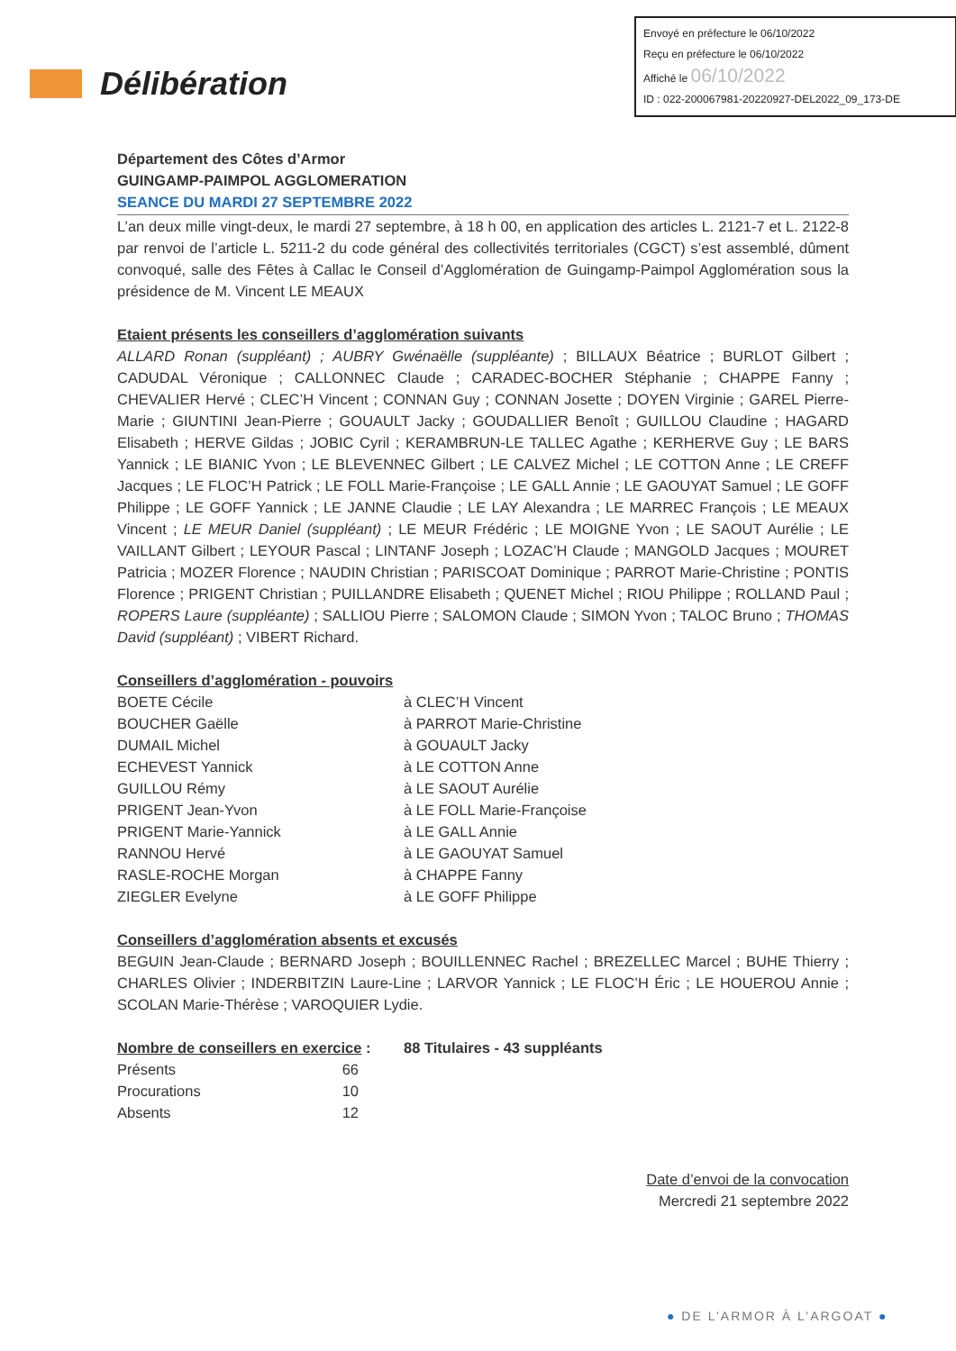Envoyé en préfecture le 06/10/2022
Reçu en préfecture le 06/10/2022
Affiché le 06/10/2022
ID : 022-200067981-20220927-DEL2022_09_173-DE
Délibération
Département des Côtes d’Armor
GUINGAMP-PAIMPOL AGGLOMERATION
SEANCE DU MARDI 27 SEPTEMBRE 2022
L’an deux mille vingt-deux, le mardi 27 septembre, à 18 h 00, en application des articles L. 2121-7 et L. 2122-8 par renvoi de l’article L. 5211-2 du code général des collectivités territoriales (CGCT) s’est assemblé, dûment convoqué, salle des Fêtes à Callac le Conseil d’Agglomération de Guingamp-Paimpol Agglomération sous la présidence de M. Vincent LE MEAUX
Etaient présents les conseillers d’agglomération suivants
ALLARD Ronan (suppléant) ; AUBRY Gwénaëlle (suppléante) ; BILLAUX Béatrice ; BURLOT Gilbert ; CADUDAL Véronique ; CALLONNEC Claude ; CARADEC-BOCHER Stéphanie ; CHAPPE Fanny ; CHEVALIER Hervé ; CLEC’H Vincent ; CONNAN Guy ; CONNAN Josette ; DOYEN Virginie ; GAREL Pierre-Marie ; GIUNTINI Jean-Pierre ; GOUAULT Jacky ; GOUDALLIER Benoît ; GUILLOU Claudine ; HAGARD Elisabeth ; HERVE Gildas ; JOBIC Cyril ; KERAMBRUN-LE TALLEC Agathe ; KERHERVE Guy ; LE BARS Yannick ; LE BIANIC Yvon ; LE BLEVENNEC Gilbert ; LE CALVEZ Michel ; LE COTTON Anne ; LE CREFF Jacques ; LE FLOC’H Patrick ; LE FOLL Marie-Françoise ; LE GALL Annie ; LE GAOUYAT Samuel ; LE GOFF Philippe ; LE GOFF Yannick ; LE JANNE Claudie ; LE LAY Alexandra ; LE MARREC François ; LE MEAUX Vincent ; LE MEUR Daniel (suppléant) ; LE MEUR Frédéric ; LE MOIGNE Yvon ; LE SAOUT Aurélie ; LE VAILLANT Gilbert ; LEYOUR Pascal ; LINTANF Joseph ; LOZAC’H Claude ; MANGOLD Jacques ; MOURET Patricia ; MOZER Florence ; NAUDIN Christian ; PARISCOAT Dominique ; PARROT Marie-Christine ; PONTIS Florence ; PRIGENT Christian ; PUILLANDRE Elisabeth ; QUENET Michel ; RIOU Philippe ; ROLLAND Paul ; ROPERS Laure (suppléante) ; SALLIOU Pierre ; SALOMON Claude ; SIMON Yvon ; TALOC Bruno ; THOMAS David (suppléant) ; VIBERT Richard.
Conseillers d’agglomération - pouvoirs
| BOETE Cécile | à CLEC’H Vincent |
| BOUCHER Gaëlle | à PARROT Marie-Christine |
| DUMAIL Michel | à GOUAULT Jacky |
| ECHEVEST Yannick | à LE COTTON Anne |
| GUILLOU Rémy | à LE SAOUT Aurélie |
| PRIGENT Jean-Yvon | à LE FOLL Marie-Françoise |
| PRIGENT Marie-Yannick | à LE GALL Annie |
| RANNOU Hervé | à LE GAOUYAT Samuel |
| RASLE-ROCHE Morgan | à CHAPPE Fanny |
| ZIEGLER Evelyne | à LE GOFF Philippe |
Conseillers d’agglomération absents et excusés
BEGUIN Jean-Claude ; BERNARD Joseph ; BOUILLENNEC Rachel ; BREZELLEC Marcel ; BUHE Thierry ; CHARLES Olivier ; INDERBITZIN Laure-Line ; LARVOR Yannick ; LE FLOC’H Éric ; LE HOUEROU Annie ; SCOLAN Marie-Thérèse ; VAROQUIER Lydie.
| Nombre de conseillers en exercice : | 88 Titulaires - 43 suppléants |
| Présents 66 | |
| Procurations 10 | |
| Absents 12 | |
Date d’envoi de la convocation
Mercredi 21 septembre 2022
● DE L’ARMOR À L’ARGOAT ●